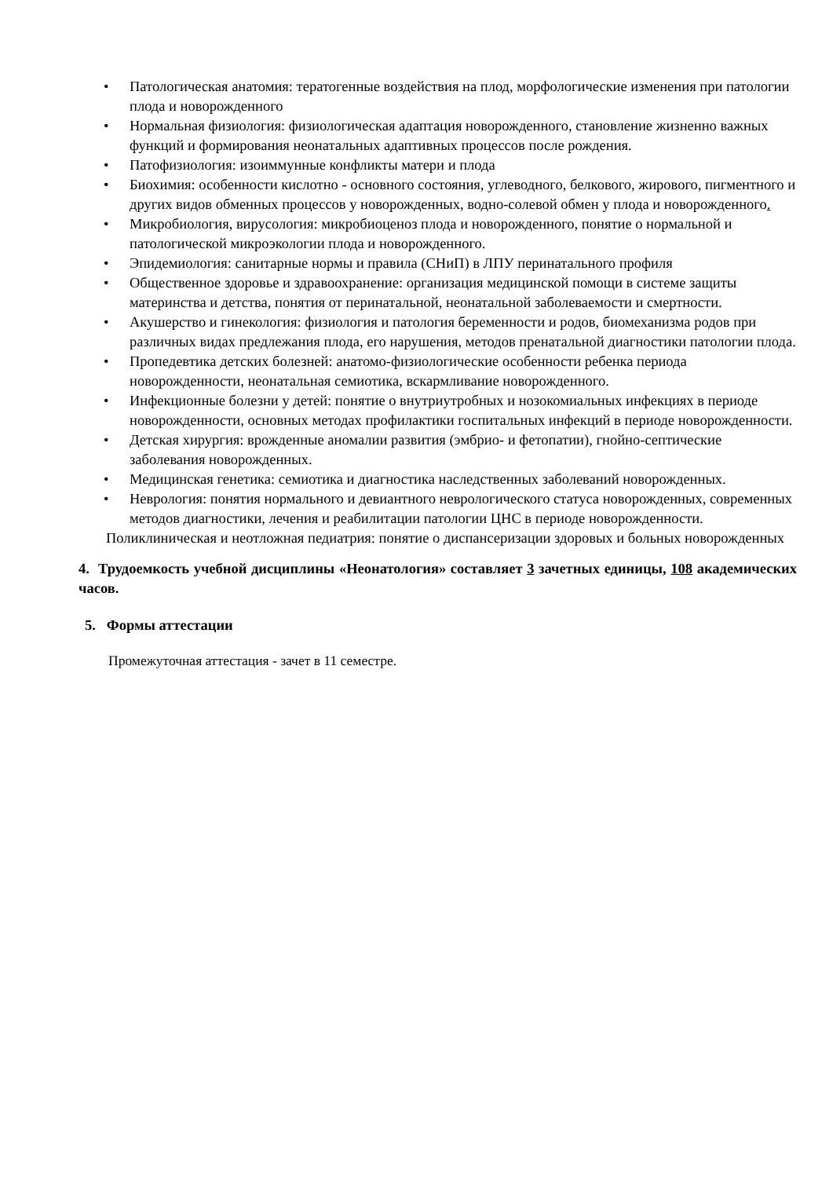• Патологическая анатомия: тератогенные воздействия на плод, морфологические изменения при патологии плода и новорожденного
• Нормальная физиология: физиологическая адаптация новорожденного, становление жизненно важных функций и формирования неонатальных адаптивных процессов после рождения.
• Патофизиология: изоиммунные конфликты матери и плода
• Биохимия: особенности кислотно - основного состояния, углеводного, белкового, жирового, пигментного и других видов обменных процессов у новорожденных, водно-солевой обмен у плода и новорожденного.
• Микробиология, вирусология: микробиоценоз плода и новорожденного, понятие о нормальной и патологической микроэкологии плода и новорожденного.
• Эпидемиология: санитарные нормы и правила (СНиП) в ЛПУ перинатального профиля
• Общественное здоровье и здравоохранение: организация медицинской помощи в системе защиты материнства и детства, понятия от перинатальной, неонатальной заболеваемости и смертности.
• Акушерство и гинекология: физиология и патология беременности и родов, биомеханизма родов при различных видах предлежания плода, его нарушения, методов пренатальной диагностики патологии плода.
• Пропедевтика детских болезней: анатомо-физиологические особенности ребенка периода новорожденности, неонатальная семиотика, вскармливание новорожденного.
• Инфекционные болезни у детей: понятие о внутриутробных и нозокомиальных инфекциях в периоде новорожденности, основных методах профилактики госпитальных инфекций в периоде новорожденности.
• Детская хирургия: врожденные аномалии развития (эмбрио- и фетопатии), гнойно-септические заболевания новорожденных.
• Медицинская генетика: семиотика и диагностика наследственных заболеваний новорожденных.
• Неврология: понятия нормального и девиантного неврологического статуса новорожденных, современных методов диагностики, лечения и реабилитации патологии ЦНС в периоде новорожденности.
Поликлиническая и неотложная педиатрия: понятие о диспансеризации здоровых и больных новорожденных
4. Трудоемкость учебной дисциплины «Неонатология» составляет 3 зачетных единицы, 108 академических часов.
5. Формы аттестации
Промежуточная аттестация - зачет в 11 семестре.